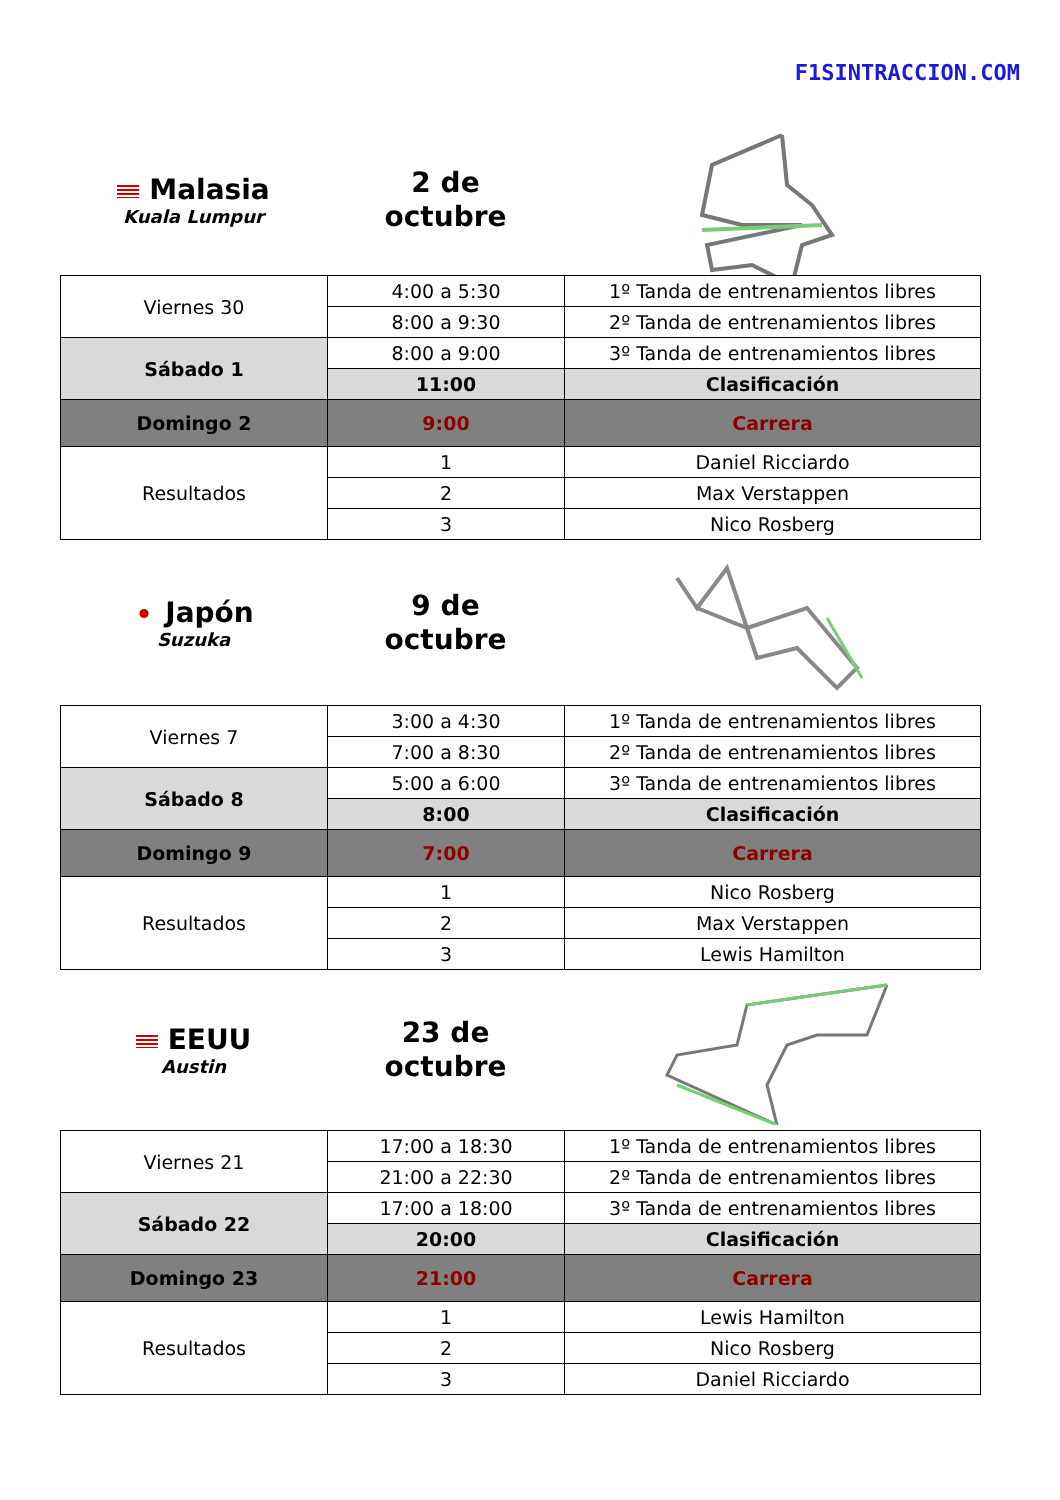F1SINTRACCION.COM
Malasia
Kuala Lumpur
2 de
octubre
| Viernes 30 | 4:00 a 5:30 | 1º Tanda de entrenamientos libres |
| | 8:00 a 9:30 | 2º Tanda de entrenamientos libres |
| Sábado 1 | 8:00 a 9:00 | 3º Tanda de entrenamientos libres |
| | 11:00 | Clasificación |
| Domingo 2 | 9:00 | Carrera |
| Resultados | 1 | Daniel Ricciardo |
| | 2 | Max Verstappen |
| | 3 | Nico Rosberg |
Japón
Suzuka
9 de
octubre
| Viernes 7 | 3:00 a 4:30 | 1º Tanda de entrenamientos libres |
| | 7:00 a 8:30 | 2º Tanda de entrenamientos libres |
| Sábado 8 | 5:00 a 6:00 | 3º Tanda de entrenamientos libres |
| | 8:00 | Clasificación |
| Domingo 9 | 7:00 | Carrera |
| Resultados | 1 | Nico Rosberg |
| | 2 | Max Verstappen |
| | 3 | Lewis Hamilton |
EEUU
Austin
23 de
octubre
| Viernes 21 | 17:00 a 18:30 | 1º Tanda de entrenamientos libres |
| | 21:00 a 22:30 | 2º Tanda de entrenamientos libres |
| Sábado 22 | 17:00 a 18:00 | 3º Tanda de entrenamientos libres |
| | 20:00 | Clasificación |
| Domingo 23 | 21:00 | Carrera |
| Resultados | 1 | Lewis Hamilton |
| | 2 | Nico Rosberg |
| | 3 | Daniel Ricciardo |